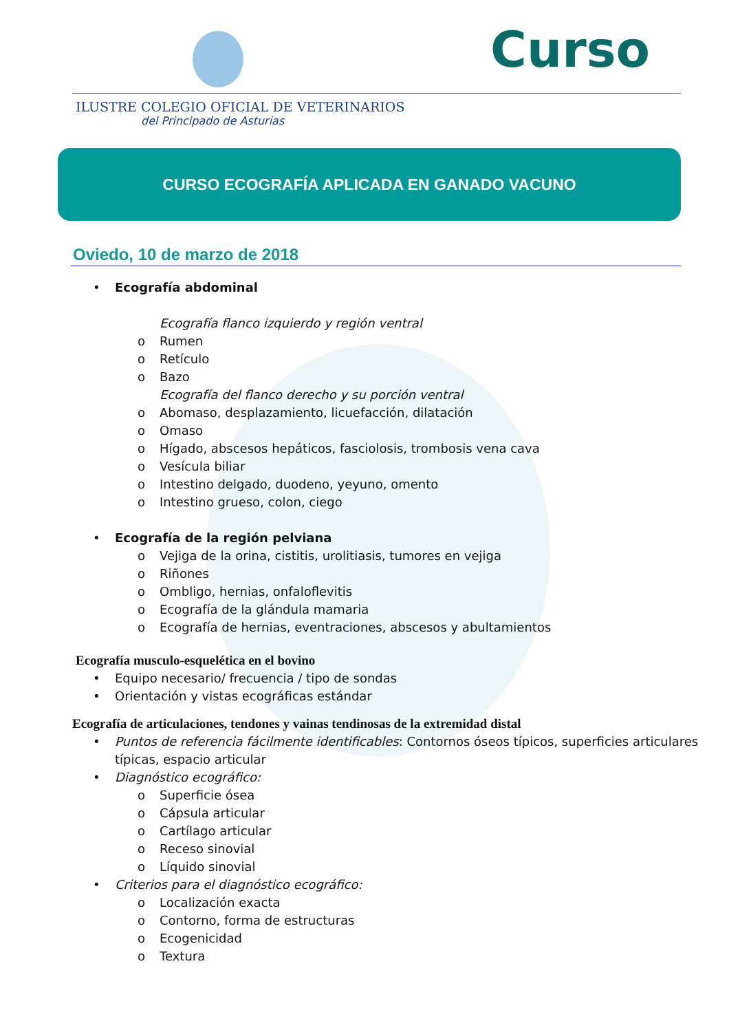Curso
ILUSTRE COLEGIO OFICIAL DE VETERINARIOS
del Principado de Asturias
CURSO ECOGRAFÍA APLICADA EN GANADO VACUNO
Oviedo, 10 de marzo de 2018
• Ecografía abdominal
Ecografía flanco izquierdo y región ventral
o Rumen
o Retículo
o Bazo
Ecografía del flanco derecho y su porción ventral
o Abomaso, desplazamiento, licuefacción, dilatación
o Omaso
o Hígado, abscesos hepáticos, fasciolosis, trombosis vena cava
o Vesícula biliar
o Intestino delgado, duodeno, yeyuno, omento
o Intestino grueso, colon, ciego
• Ecografía de la región pelviana
o Vejiga de la orina, cistitis, urolitiasis, tumores en vejiga
o Riñones
o Ombligo, hernias, onfaloflevitis
o Ecografía de la glándula mamaria
o Ecografía de hernias, eventraciones, abscesos y abultamientos
Ecografía musculo-esquelética en el bovino
• Equipo necesario/ frecuencia / tipo de sondas
• Orientación y vistas ecográficas estándar
Ecografía de articulaciones, tendones y vainas tendinosas de la extremidad distal
• Puntos de referencia fácilmente identificables: Contornos óseos típicos, superficies articulares típicas, espacio articular
• Diagnóstico ecográfico:
o Superficie ósea
o Cápsula articular
o Cartílago articular
o Receso sinovial
o Líquido sinovial
• Criterios para el diagnóstico ecográfico:
o Localización exacta
o Contorno, forma de estructuras
o Ecogenicidad
o Textura